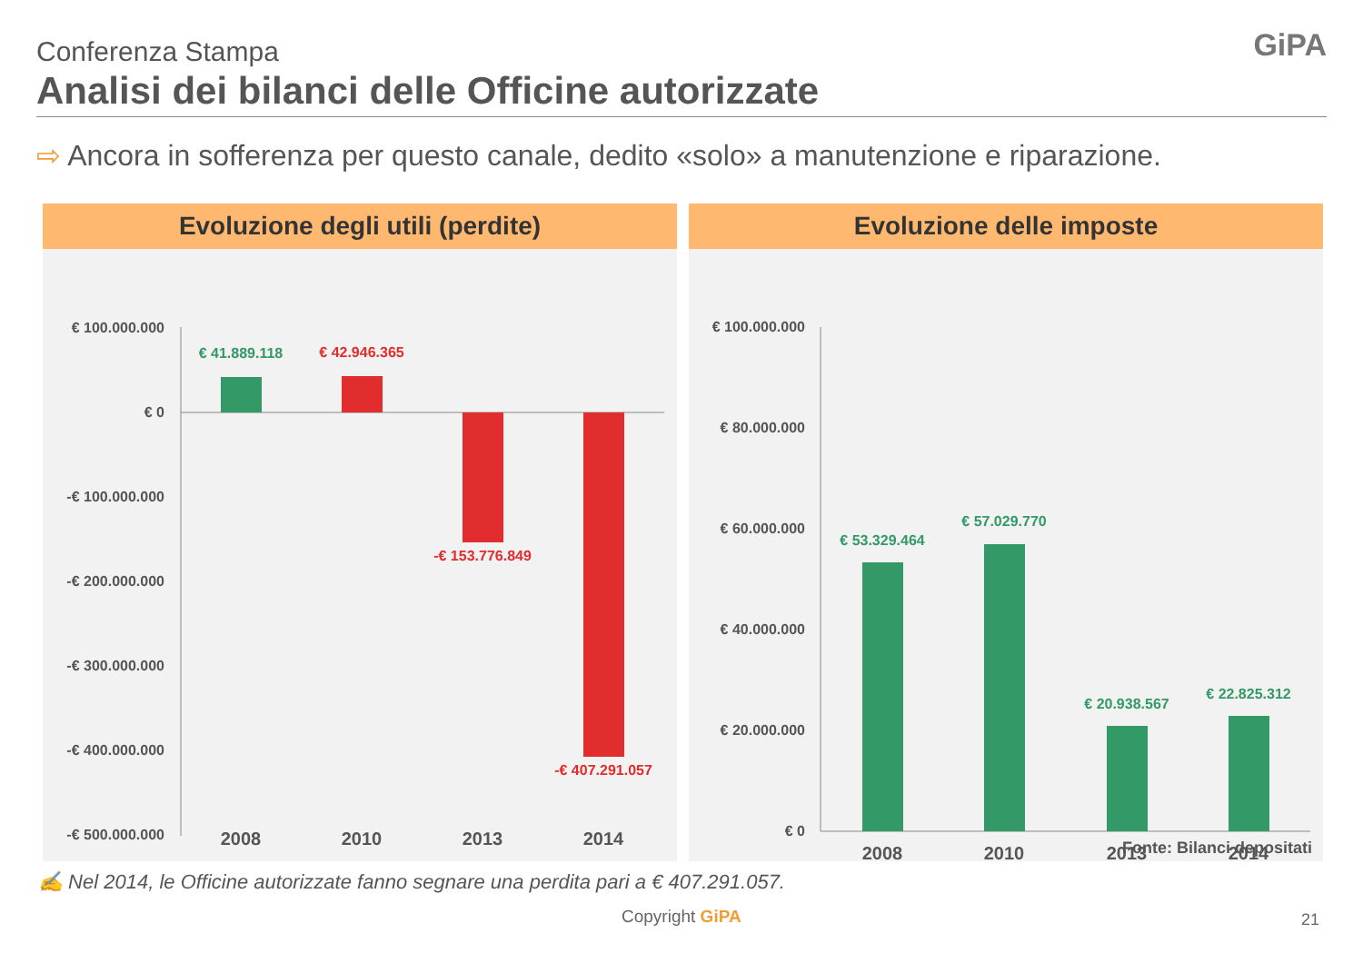Conferenza Stampa
Analisi dei bilanci delle Officine autorizzate
GiPA
⇨ Ancora in sofferenza per questo canale, dedito «solo» a manutenzione e riparazione.
Evoluzione degli utili (perdite)
€ 100.000.000
€ 0
-€ 100.000.000
-€ 200.000.000
-€ 300.000.000
-€ 400.000.000
-€ 500.000.000
€ 41.889.118
€ 42.946.365
-€ 153.776.849
-€ 407.291.057
2008
2010
2013
2014
Evoluzione delle imposte
€ 100.000.000
€ 80.000.000
€ 60.000.000
€ 40.000.000
€ 20.000.000
€ 0
€ 53.329.464
€ 57.029.770
€ 20.938.567
€ 22.825.312
2008
2010
2013
2014
Fonte: Bilanci depositati
✍ Nel 2014, le Officine autorizzate fanno segnare una perdita pari a € 407.291.057.
Copyright GiPA 21